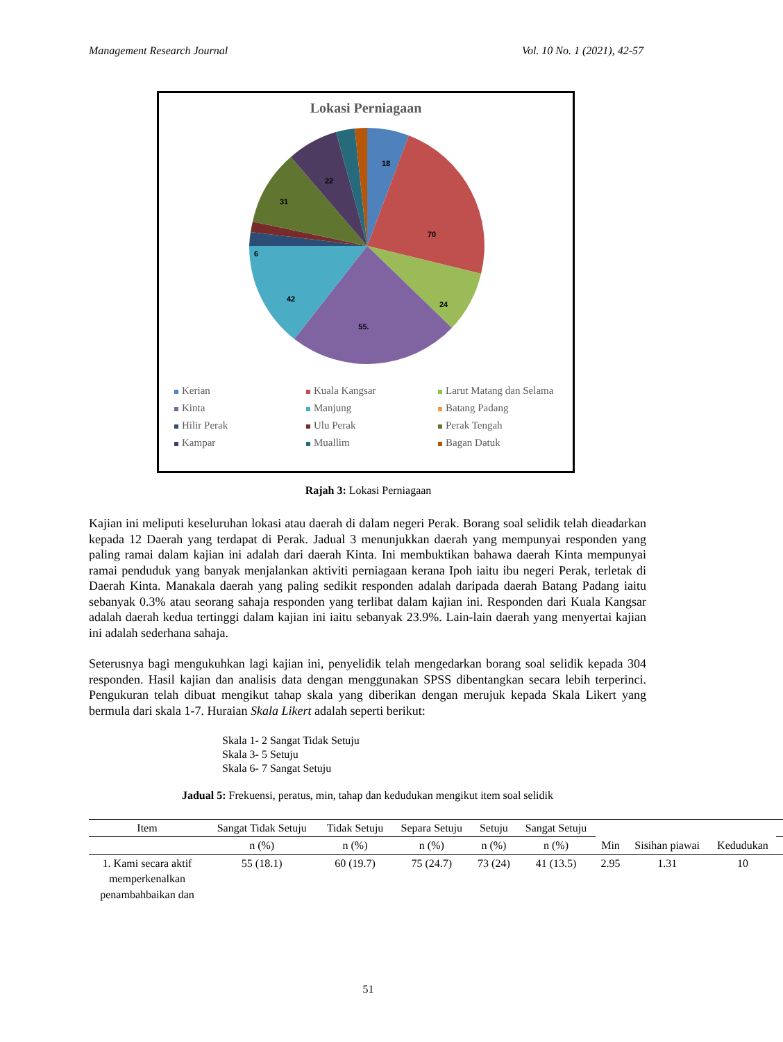Management Research Journal Vol. 10 No. 1 (2021), 42-57
Lokasi Perniagaan
18
70
24
55.
42
6
31
22
Kerian Kuala Kangsar Larut Matang dan Selama Kinta Manjung Batang Padang Hilir Perak Ulu Perak Perak Tengah Kampar Muallim Bagan Datuk
Rajah 3: Lokasi Perniagaan
Kajian ini meliputi keseluruhan lokasi atau daerah di dalam negeri Perak. Borang soal selidik telah dieadarkan kepada 12 Daerah yang terdapat di Perak. Jadual 3 menunjukkan daerah yang mempunyai responden yang paling ramai dalam kajian ini adalah dari daerah Kinta. Ini membuktikan bahawa daerah Kinta mempunyai ramai penduduk yang banyak menjalankan aktiviti perniagaan kerana Ipoh iaitu ibu negeri Perak, terletak di Daerah Kinta. Manakala daerah yang paling sedikit responden adalah daripada daerah Batang Padang iaitu sebanyak 0.3% atau seorang sahaja responden yang terlibat dalam kajian ini. Responden dari Kuala Kangsar adalah daerah kedua tertinggi dalam kajian ini iaitu sebanyak 23.9%. Lain-lain daerah yang menyertai kajian ini adalah sederhana sahaja.
Seterusnya bagi mengukuhkan lagi kajian ini, penyelidik telah mengedarkan borang soal selidik kepada 304 responden. Hasil kajian dan analisis data dengan menggunakan SPSS dibentangkan secara lebih terperinci. Pengukuran telah dibuat mengikut tahap skala yang diberikan dengan merujuk kepada Skala Likert yang bermula dari skala 1-7. Huraian Skala Likert adalah seperti berikut:
Skala 1- 2 Sangat Tidak Setuju
Skala 3- 5 Setuju
Skala 6- 7 Sangat Setuju
Jadual 5: Frekuensi, peratus, min, tahap dan kedudukan mengikut item soal selidik
| Item | Sangat Tidak Setuju | Tidak Setuju | Separa Setuju | Setuju | Sangat Setuju | Min | Sisihan piawai | Kedudukan | |
| --- | --- | --- | --- | --- | --- | --- | --- | --- | --- |
| | n (%) | n (%) | n (%) | n (%) | n (%) | | | | |
| 1. Kami secara aktif memperkenalkan penambahbaikan dan | 55 (18.1) | 60 (19.7) | 75 (24.7) | 73 (24) | 41 (13.5) | 2.95 | 1.31 | 10 | |
51